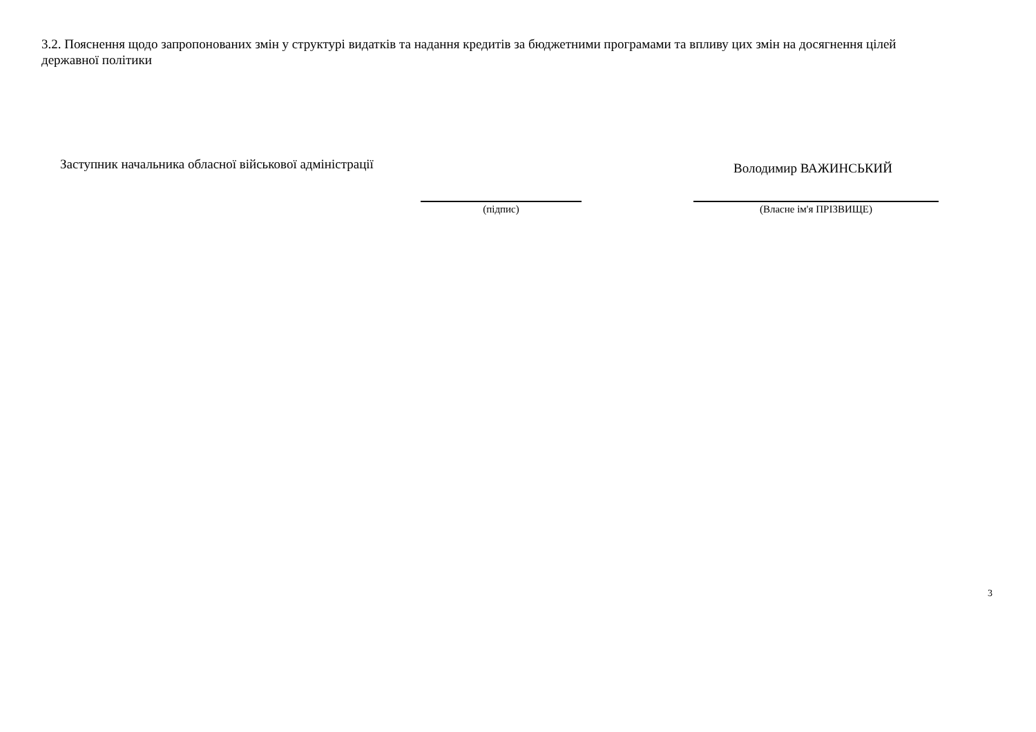3.2. Пояснення щодо запропонованих змін у структурі видатків та надання кредитів за бюджетними програмами та впливу цих змін на досягнення цілей державної політики
Заступник начальника обласної військової адміністрації
Володимир ВАЖИНСЬКИЙ
(підпис) (Власне ім'я ПРІЗВИЩЕ)
3